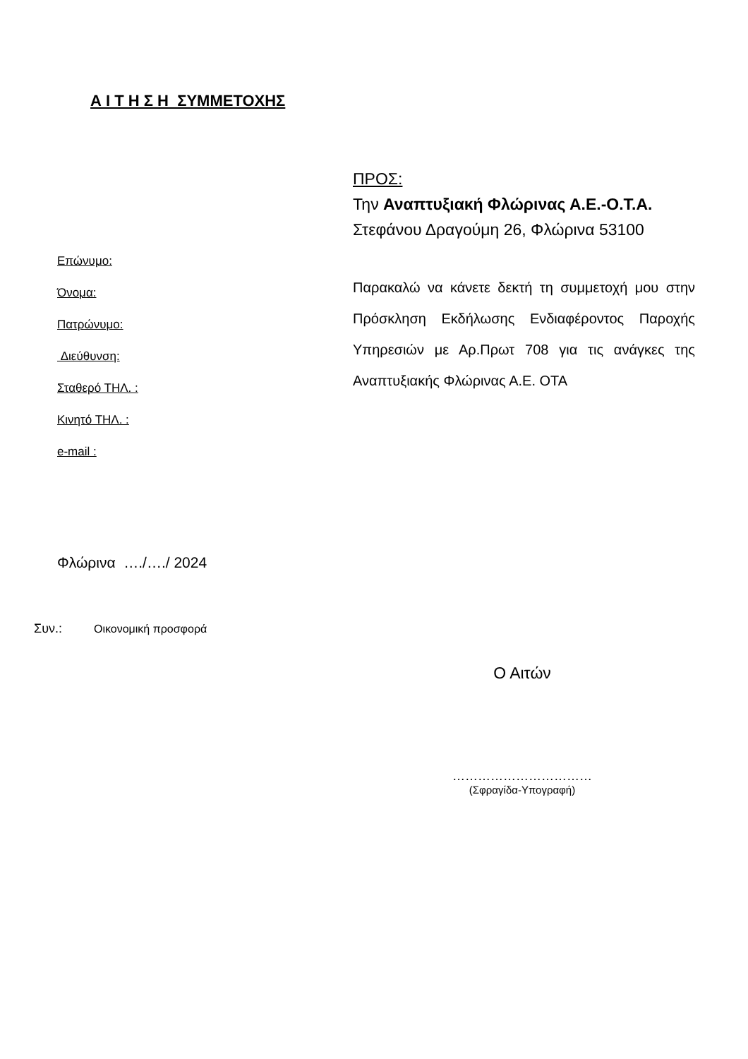Α Ι Τ Η Σ Η ΣΥΜΜΕΤΟΧΗΣ
ΠΡΟΣ:
Την Αναπτυξιακή Φλώρινας Α.Ε.-Ο.Τ.Α.
Στεφάνου Δραγούμη 26, Φλώρινα 53100
Παρακαλώ να κάνετε δεκτή τη συμμετοχή μου στην Πρόσκληση Εκδήλωσης Ενδιαφέροντος Παροχής Υπηρεσιών με Αρ.Πρωτ 708 για τις ανάγκες της Αναπτυξιακής Φλώρινας Α.Ε. ΟΤΑ
Επώνυμο:
Όνομα:
Πατρώνυμο:
Διεύθυνση:
Σταθερό ΤΗΛ. :
Κινητό ΤΗΛ. :
e-mail :
Φλώρινα …./…./ 2024
Συν.: Οικονομική προσφορά
Ο Αιτών
……………………………
(Σφραγίδα-Υπογραφή)